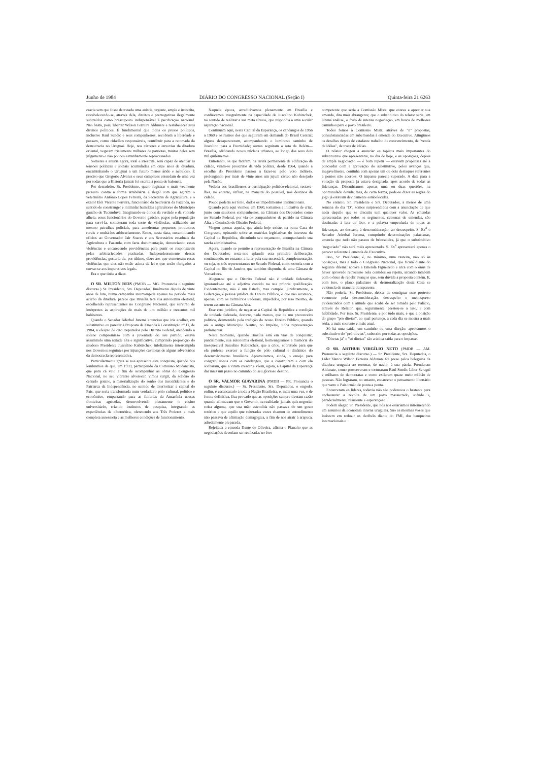Junho de 1984 DIÁRIO DO CONGRESSO NACIONAL (Seção I) Quinta-feira 21 6263
cracia sem que fosse decretada uma anistia, urgente, ampla e irrestrita, restabelecendo-se, através dela, direitos e prerrogativas ilegalmente subtraídos como pressuposto indispensável à pacificação nacional. Não basta, pois, libertar Wilson Ferreira Aldunate e restabelecer seus direitos políticos. É fundamental que todos os presos políticos, inclusive Raul Sendic e seus companheiros, recobrem a liberdade e possam, como cidadãos responsáveis, contribuir para a retomada da democracia no Uruguai. Hoje, nos cárceres e enxovias da ditadura oriental, vegetam tristemente milhares de patriotas, muitos deles sem julgamento e não poucos estranhamente reprocessados.
Somente a anistia agora, total e irrestrita, será capaz de atenuar as tensões políticas e sociais acumuladas em onze anos de ditadura, encaminhando o Uruguai a um futuro menos árido e nebuloso. É preciso que Gregório Alvarez e seus cúmplices entendam de uma vez por todas que a História jamais foi escrita à ponta de baioneta.
Por derradeiro, Sr. Presidente, quero registrar o mais veemente protesto contra a forma atrabiliária e ilegal com que agiram o veterinário Antônio Lopes Ferreira, da Secretaria de Agricultura, e o exator Elói Vicente Ferreira, funcionário da Secretaria da Fazenda, no sentido de constranger e intimidar humildes agricultores do Município gaúcho de Tucunduva. Imaginando-se donos da verdade e da vontade alheia, esses funcionários do Governo gaúcho, pagos pela população para servi-la, cometeram toda sorte de violências, utilizando até mesmo patrulhas policiais, para amedrontar pequenos produtores rurais e multá-los arbitrariamente. Estou, nesta data, encaminhando ofícios ao Governador Jair Soares e aos Secretários estaduais da Agricultura e Fazenda, com farta documentação, denunciando essas violências e encarecendo providências para punir os responsáveis pelas arbitrariedades praticadas. Independentemente dessas providências, gostaria de, por último, dizer aos que cometeram essas violências que eles não estão acima da lei e que serão obrigados a curvar-se aos imperativos legais.
Era o que tinha a dizer.
O SR. MILTON REIS (PMDB — MG. Pronuncia o seguinte discurso.) Sr. Presidente, Srs. Deputados, finalmente depois de vinte anos de luta, numa campanha interrompida apenas no período mais acerbo da ditadura, parece que Brasília terá sua autonomia eleitoral, escolhendo representantes no Congresso Nacional, que servirão de intérpretes às aspirações de mais de um milhão e trezentos mil habitantes.
Quando o Senador Aderbal Jurema anunciou que iria acolher, em substitutivo ou parecer à Proposta de Emenda à Constituição nº 11, de 1984, a eleição de oito Deputados pelo Distrito Federal, atendendo a solene compromisso com a juventude do seu partido, estava assumindo uma atitude alta e significativa, cumprindo proposição do saudoso Presidente Juscelino Kubitschek, infelizmente interrompida nos Governos seguintes por injunções cavilosas de alguns adversários da democracia representativa.
Particularmente grata se nos apresenta esta conquista, quando nos lembramos de que, em 1959, participando da Comissão Mudancista, que para cá veio a fim de acompanhar as obras do Congresso Nacional, no seu vibrante alvorecer, vimos surgir, da solidão do cerrado goiano, a materialização do sonho dos inconfidentes e do Patriarca da Independência, no sentido de interiorizar a capital do País, que seria transformada num verdadeiro pólo cultural, político e econômico, empurrando para as fímbrias da Amazônia nossas fronteiras agrícolas, desenvolvendo plenamente o ensino universitário, criando institutos de pesquisa, integrando as experiências da cibernética, oferecendo aos Três Poderes a mais completa assessoria e as melhores condições de funcionamento.
Naquela época, acreditávamos plenamente em Brasília e confiávamos integralmente na capacidade de Juscelino Kubitschek, no sentido de realizar a sua meta síntese, que respondia a uma secular aspiração nacional.
Continuam aqui, nesta Capital da Esperança, os candangos de 1956 a 1960 e os rastros dos que seguiram em demanda do Brasil Central; alguns desapareceram, acompanhando o luminoso caminho de Juscelino para a Eternidade; outros seguiram a rota da Belém—Brasília, edificando novos núcleos urbanos, ao longo dos seus dois mil quilômetros.
Entretanto, os que ficaram, na tarefa permanente de edificação da cidade, viram-se proscritos da vida política, desde 1964, quando a escolha do Presidente passou a fazer-se pelo voto indireto, prolongando por mais de vinte anos um jejum cívico não desejado pela Nação.
Vedada aos brasilienses a participação político-eleitoral, restava-lhes, no entanto, influir, na maneira do possível, nos destinos da cidade.
Pouco poderia ser feito, dados os impedimentos institucionais.
Quando para aqui viemos, em 1960, tomamos a iniciativa de criar, junto com saudosos companheiros, na Câmara dos Deputados como no Senado Federal, por via de companheiros de partido na Câmara Alta, a Comissão do Distrito Federal.
Vingou apenas aquela, que ainda hoje existe, na outra Casa do Congresso, opinando sobre as matérias legislativas do interesse da Capital da República, discutindo seu orçamento, acompanhando sua tarefa administrativa.
Agora, quando se permite a representação de Brasília na Câmara dos Deputados, resta-nos aplaudir esta primeira deliberação, continuando, no entanto, a lutar pela sua necessária complementação, ou seja, os três representantes no Senado Federal, como ocorria com a Capital no Rio de Janeiro, que também dispunha de uma Câmara de Vereadores.
Alegou-se que o Distrito Federal não é unidade federativa, ignorando-se até o adjetivo contido na sua própria qualificação. Evidentemente, não é um Estado, mas compõe, juridicamente, a Federação, é pessoa jurídica de Direito Público, o que não acontece, apenas, com os Territórios Federais, impedidos, por isso mesmo, de terem assento na Câmara Alta.
Esse erro jurídico, de negar-se à Capital da República a condição de unidade federada, decorre, nada menos, que de um preconceito político, desmentido pela tradição do nosso Direito Público, quando até o antigo Município Neutro, no Império, tinha representação parlamentar.
Neste momento, quando Brasília está em vias de conquistar, parcialmente, sua autonomia eleitoral, homenageamos a memória do inesquecível Juscelino Kubitschek, que a criou, sobretudo para que ela pudesse exercer a função de pólo cultural e dinâmico do desenvolvimento brasileiro. Aproveitamos, ainda, o ensejo para congratular-nos com os candangos, que a construíram e com ela sonharam, que a viram crescer e vêem, agora, a Capital da Esperança dar mais um passo no caminho do seu glorioso destino.
O SR. VALMOR GIAVARINA (PMDB — PR. Pronuncia o seguinte discurso.) — Sr. Presidente, Srs. Deputados, o engodo, enfim, é escancarado à toda a Nação Brasileira, e, mais uma vez, e de forma definitiva, fica provado que as oposições sempre tiveram razão quando afirmavam que o Governo, na realidade, jamais quis negociar coisa alguma, que sua mão estendida não passava de um gesto retórico e que aquilo que reiteradas vezes chamou de entendimento não passava de afirmação demagógica, a fim de nos atrair à arapuca, adredemente preparada.
Rejeitada a emenda Dante de Oliveira, afirma o Planalto que as negociações deveriam ser realizadas no foro
competente que seria a Comissão Mista, que estava a apreciar sua emenda, dita mais abrangente; que o substitutivo do relator seria, em última análise, o fruto de intensa negociação, em busca de melhores caminhos para o povo brasileiro.
Todos fomos à Comissão Mista, atráves de "n" propostas, consubstanciadas em subemendas à emenda do Executivo. Atingimos os detalhes depois de estafante trabalho de convencimento, de "venda de idéias", de troca de idéias.
O relator chegou a anunciar os tópicos mais importantes do substituitivo que apresentaria, no dia de hoje, e as oposições, depois de ampla negociação — é bom repetir — estavam propensas até a concordar com a aprovação do substitutivo, pelos avanços que, inegavelmente, continha com apenas um ou dois destaques referentes a pontos não acordes. O impasse parecia superado. A data para a votação da proposta já estava designada, após acordo de todas as lideranças. Discutiríamos apenas uma ou duas questões, na oportunidade devida, mas, de certa forma, pode-se dizer as regras do jogo já estavam devidamente estabelecidas.
No entanto, Sr. Presidente e Srs. Deputados, a menos de uma semana do dia "D", somos surpreendidos com a anunciação de que nada daquilo que se discutiu tem qualquer valor. As emendas apresentadas por todos os segmentos, centenas de emendas, são destinadas à lata de lixo, e a palavra empenhada de todas as lideranças, ao descaso, à desconsideração, ao desrespeito. S. Ex<sup>a</sup> o Senador Aderbal Jurema, cumprindo determinações palacianas, anuncia que tudo não passou de brincadeira, já que o substituitivo "negociado" não será mais apresentado. S. Ex<sup>a</sup> apresentará apenas o parecer referente à emenda do Executivo.
Isso, Sr. Presidente, é, no mínimo, uma rasteira, não só às oposições, mas a todo o Congresso Nacional, que ficará diante do seguinte dilema: aprova a Emenda Figueiredo e arca com o ônus de haver aprovado retrocesso nela contidos ou rejeita, arcando também com o ônus de repelir avanços que, sem dúvida a proposta contém. E, com isso, o plano palaciano de desmoralização desta Casa se evidencia de maneira transparente.
Não poderia, Sr. Presidente, deixar de consignar esse protesto veemente pela desconsideração, desrespeito e menosprezo evidenciados com a atitude que acaba de ser tomada pelo Palácio, através do Relator, que, seguramente, prestou-se a isso, e com habilidade. Por isso, Sr. Presidente, e por tudo mais, é que a posição do grupo "pró diretas", ao qual pertenço, a cada dia se mostra a mais séria, a mais coerente e mais atual.
Só há uma saída, um caminho ou uma direção: aprovarmos o substitutivo do "pró-diretas", subscrito por todas as oposições.
"Diretas já" e "só diretas" são a única saída para o impasse.
O SR. ARTHUR VIRGÍLIO NETO (PMDB — AM. Pronuncia o seguinte discurso.) — Sr. Presidente, Srs. Deputados, o Líder blanco Wilson Ferreira Aldunate foi preso pelos beleguins da ditadura uruguaia ao retornar, de navio, à sua pátria. Prenderam Aldunate, como prosceveram e torturaram Raul Sendic Líber Seragni e milhares de democratas e como exilaram quase meio milhão de pessoas. Não lograram, no entanto, encarcerar o pensamento libertário que varre o País irmão de ponta a ponta.
Encarceram os líderes, todavia não são poderosos o bastante para enclausurar a revolta de um povo massacrado, sofrido e, paradoxalmente, resistente e esperançoso.
Podem alegar, Sr. Presidente, que nós nos estaríamos intrometendo em assuntos da economia interna uruguaia. São as mesmas vozes que insistem em reduzir os decibéis diante do FMI, dos banqueiros internacionais e